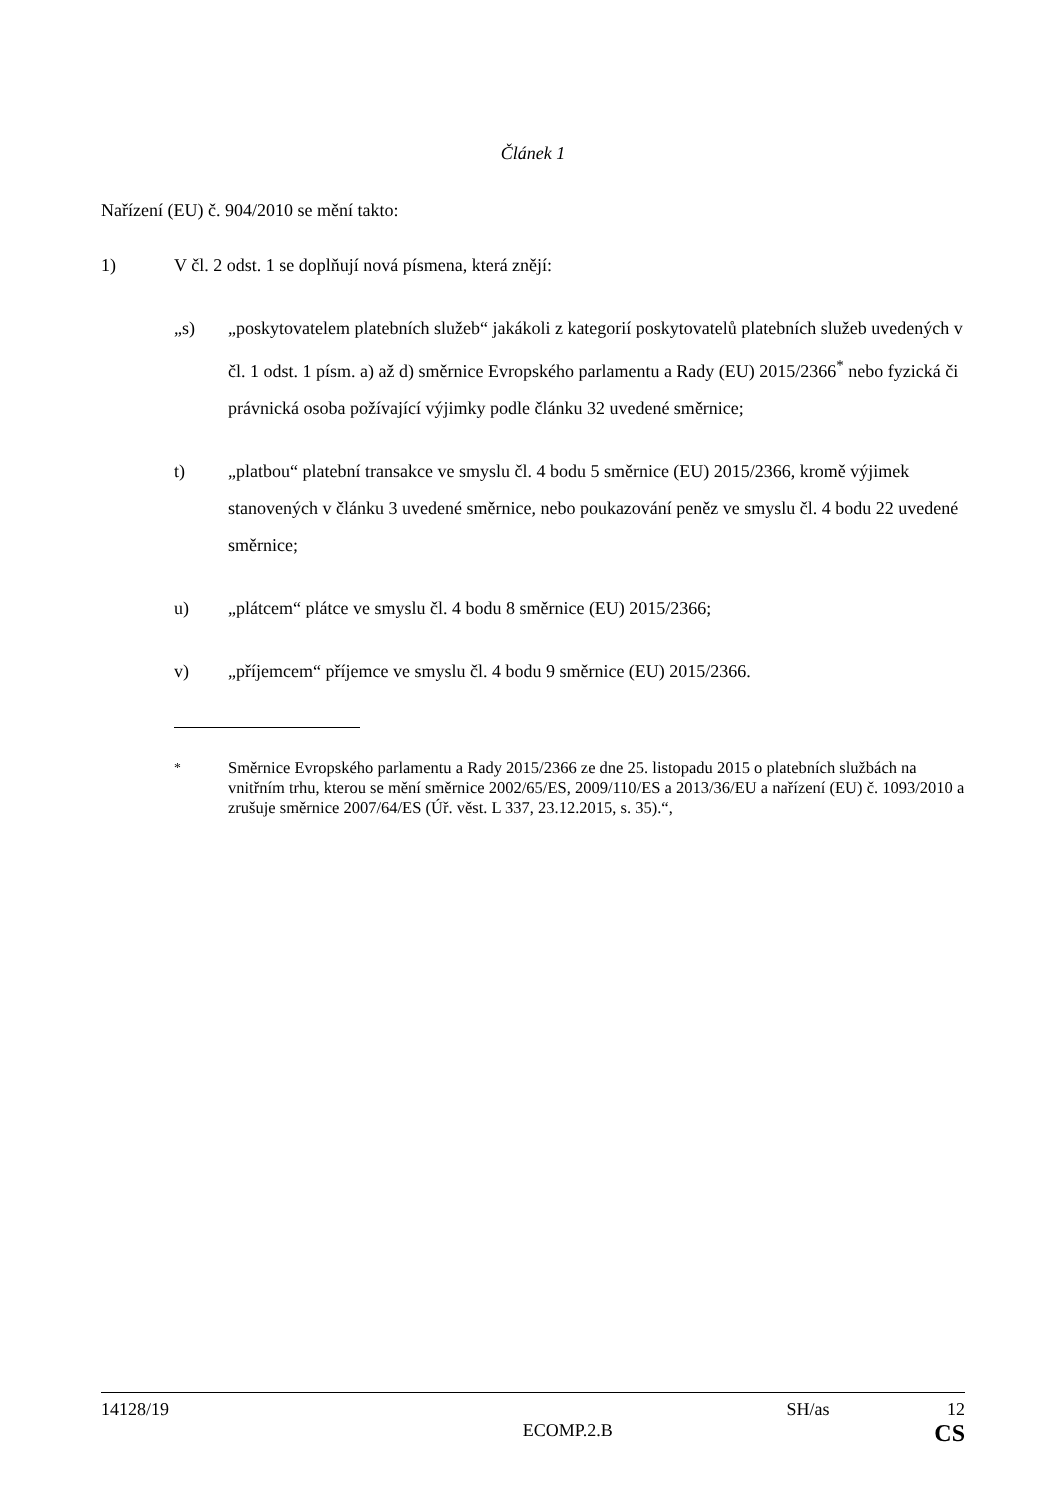Článek 1
Nařízení (EU) č. 904/2010 se mění takto:
1) V čl. 2 odst. 1 se doplňují nová písmena, která znějí:
„s) „poskytovatelem platebních služeb“ jakákoli z kategorií poskytovatelů platebních služeb uvedených v čl. 1 odst. 1 písm. a) až d) směrnice Evropského parlamentu a Rady (EU) 2015/2366<sup>*</sup> nebo fyzická či právnická osoba požívající výjimky podle článku 32 uvedené směrnice;
t) „platbou“ platební transakce ve smyslu čl. 4 bodu 5 směrnice (EU) 2015/2366, kromě výjimek stanovených v článku 3 uvedené směrnice, nebo poukazování peněz ve smyslu čl. 4 bodu 22 uvedené směrnice;
u) „plátcem“ plátce ve smyslu čl. 4 bodu 8 směrnice (EU) 2015/2366;
v) „příjemcem“ příjemce ve smyslu čl. 4 bodu 9 směrnice (EU) 2015/2366.
<sup>*</sup> Směrnice Evropského parlamentu a Rady 2015/2366 ze dne 25. listopadu 2015 o platebních službách na vnitřním trhu, kterou se mění směrnice 2002/65/ES, 2009/110/ES a 2013/36/EU a nařízení (EU) č. 1093/2010 a zrušuje směrnice 2007/64/ES (Úř. věst. L 337, 23.12.2015, s. 35).“,
14128/19 SH/as 12
ECOMP.2.B CS